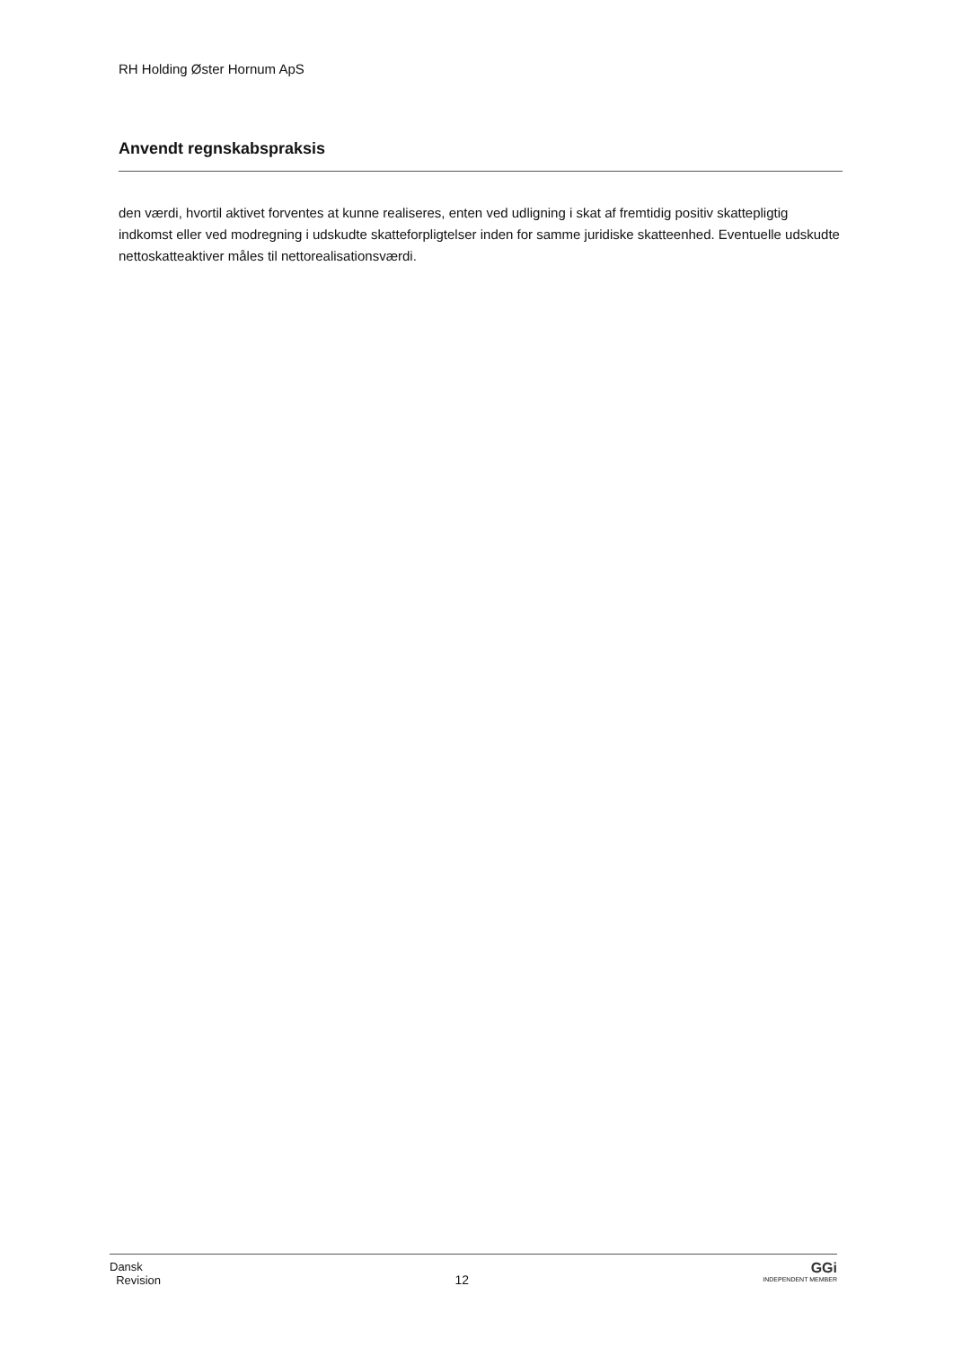RH Holding Øster Hornum ApS
Anvendt regnskabspraksis
den værdi, hvortil aktivet forventes at kunne realiseres, enten ved udligning i skat af fremtidig positiv skattepligtig indkomst eller ved modregning i udskudte skatteforpligtelser inden for samme juridiske skatteenhed. Eventuelle udskudte nettoskatteaktiver måles til nettorealisationsværdi.
Dansk
Revision
12
GGi
INDEPENDENT MEMBER